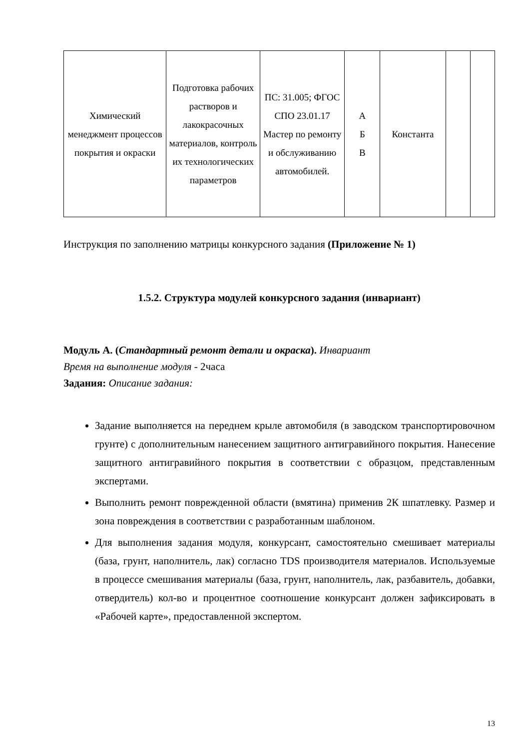| Химический менеджмент процессов покрытия и окраски | Подготовка рабочих растворов и лакокрасочных материалов, контроль их технологических параметров | ПС: 31.005; ФГОС СПО 23.01.17 Мастер по ремонту и обслуживанию автомобилей. | А Б В | Константа | | |
Инструкция по заполнению матрицы конкурсного задания (Приложение № 1)
1.5.2. Структура модулей конкурсного задания (инвариант)
Модуль А. (Стандартный ремонт детали и окраска). Инвариант
Время на выполнение модуля - 2часа
Задания: Описание задания:
Задание выполняется на переднем крыле автомобиля (в заводском транспортировочном грунте) с дополнительным нанесением защитного антигравийного покрытия. Нанесение защитного антигравийного покрытия в соответствии с образцом, представленным экспертами.
Выполнить ремонт поврежденной области (вмятина) применив 2К шпатлевку. Размер и зона повреждения в соответствии с разработанным шаблоном.
Для выполнения задания модуля, конкурсант, самостоятельно смешивает материалы (база, грунт, наполнитель, лак) согласно TDS производителя материалов. Используемые в процессе смешивания материалы (база, грунт, наполнитель, лак, разбавитель, добавки, отвердитель) кол-во и процентное соотношение конкурсант должен зафиксировать в «Рабочей карте», предоставленной экспертом.
13